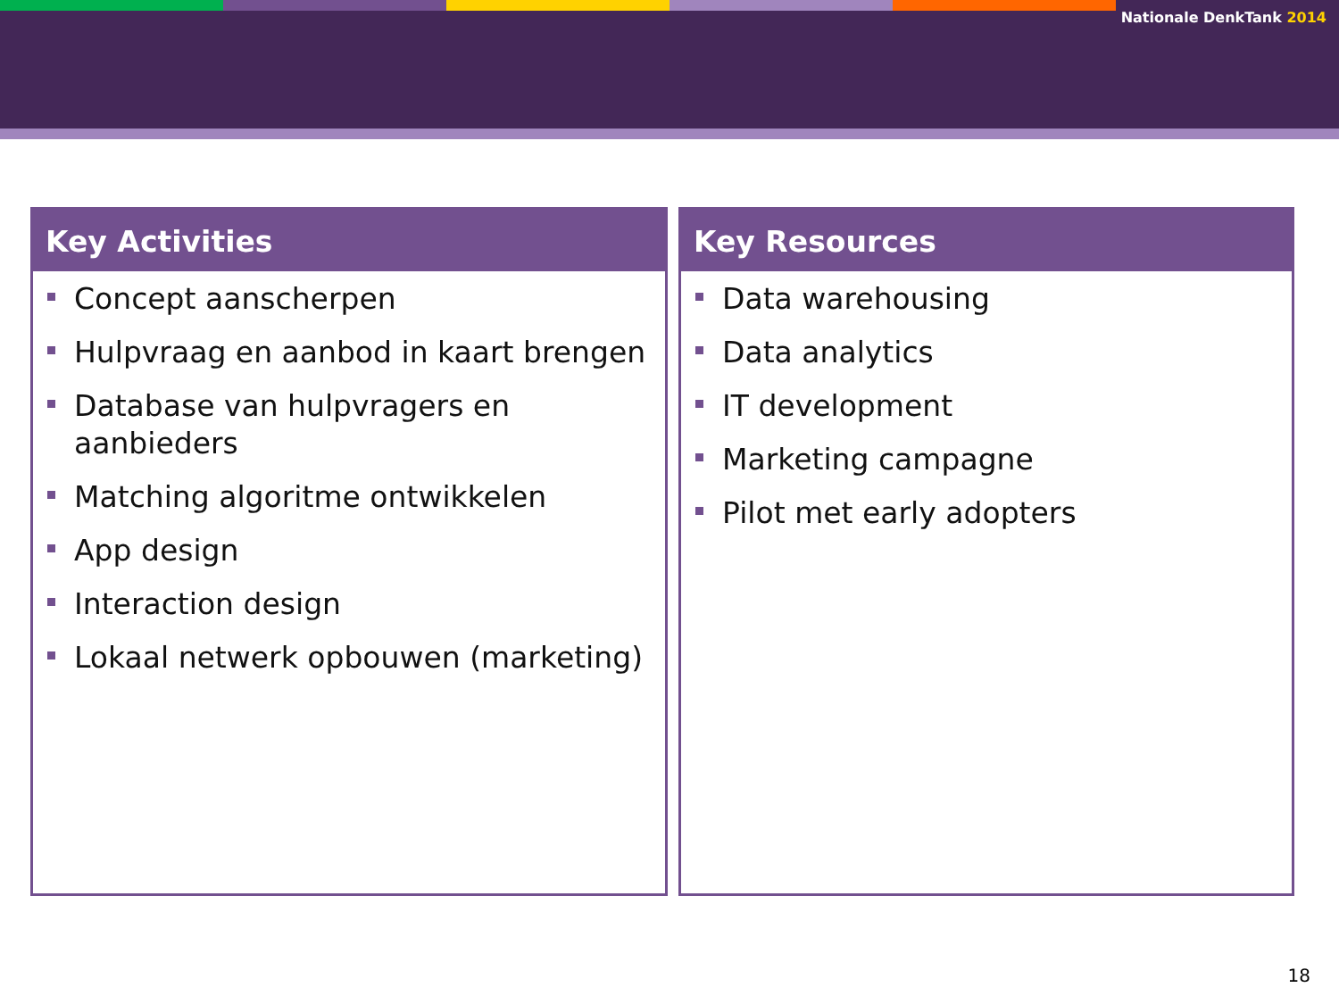Nationale DenkTank 2014
Key Activities
Concept aanscherpen
Hulpvraag en aanbod in kaart brengen
Database van hulpvragers en aanbieders
Matching algoritme ontwikkelen
App design
Interaction design
Lokaal netwerk opbouwen (marketing)
Key Resources
Data warehousing
Data analytics
IT development
Marketing campagne
Pilot met early adopters
18